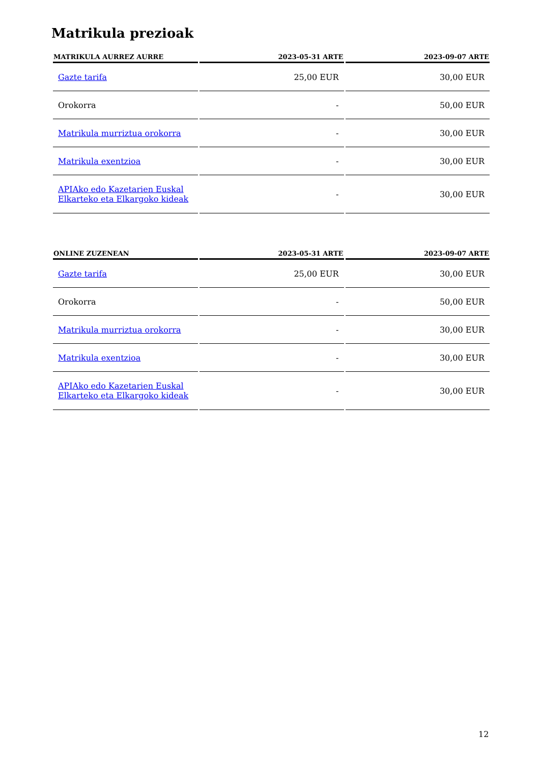Matrikula prezioak
| MATRIKULA AURREZ AURRE | 2023-05-31 ARTE | 2023-09-07 ARTE |
| --- | --- | --- |
| Gazte tarifa | 25,00 EUR | 30,00 EUR |
| Orokorra | - | 50,00 EUR |
| Matrikula murriztua orokorra | - | 30,00 EUR |
| Matrikula exentzioa | - | 30,00 EUR |
| APIAko edo Kazetarien Euskal Elkarteko eta Elkargoko kideak | - | 30,00 EUR |
| ONLINE ZUZENEAN | 2023-05-31 ARTE | 2023-09-07 ARTE |
| --- | --- | --- |
| Gazte tarifa | 25,00 EUR | 30,00 EUR |
| Orokorra | - | 50,00 EUR |
| Matrikula murriztua orokorra | - | 30,00 EUR |
| Matrikula exentzioa | - | 30,00 EUR |
| APIAko edo Kazetarien Euskal Elkarteko eta Elkargoko kideak | - | 30,00 EUR |
12